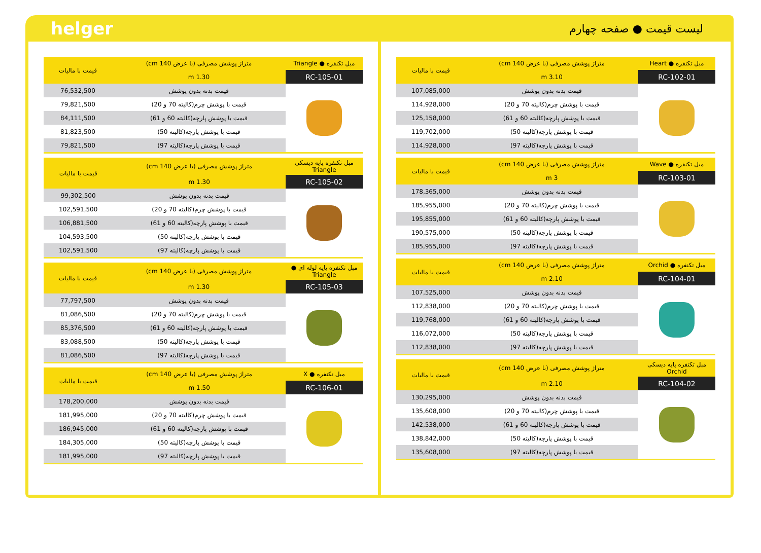helger
لیست قیمت ● صفحه چهارم
| مبل تکنفره ● Heart | متراژ پوشش مصرفی (با عرض 140 cm) | قیمت با مالیات |
| --- | --- | --- |
| RC-102-01 | 3.10 m | |
| | قیمت بدنه بدون پوشش | 107,085,000 |
| | قیمت با پوشش چرم(کالیته 70 و 20) | 114,928,000 |
| | قیمت با پوشش پارچه(کالیته 60 و 61) | 125,158,000 |
| | قیمت با پوشش پارچه(کالیته 50) | 119,702,000 |
| | قیمت با پوشش پارچه(کالیته 97) | 114,928,000 |
| مبل تکنفره ● Wave | متراژ پوشش مصرفی (با عرض 140 cm) | قیمت با مالیات |
| --- | --- | --- |
| RC-103-01 | 3 m | |
| | قیمت بدنه بدون پوشش | 178,365,000 |
| | قیمت با پوشش چرم(کالیته 70 و 20) | 185,955,000 |
| | قیمت با پوشش پارچه(کالیته 60 و 61) | 195,855,000 |
| | قیمت با پوشش پارچه(کالیته 50) | 190,575,000 |
| | قیمت با پوشش پارچه(کالیته 97) | 185,955,000 |
| مبل تکنفره ● Orchid | متراژ پوشش مصرفی (با عرض 140 cm) | قیمت با مالیات |
| --- | --- | --- |
| RC-104-01 | 2.10 m | |
| | قیمت بدنه بدون پوشش | 107,525,000 |
| | قیمت با پوشش چرم(کالیته 70 و 20) | 112,838,000 |
| | قیمت با پوشش پارچه(کالیته 60 و 61) | 119,768,000 |
| | قیمت با پوشش پارچه(کالیته 50) | 116,072,000 |
| | قیمت با پوشش پارچه(کالیته 97) | 112,838,000 |
| مبل تکنفره پایه دیسکی Orchid | متراژ پوشش مصرفی (با عرض 140 cm) | قیمت با مالیات |
| --- | --- | --- |
| RC-104-02 | 2.10 m | |
| | قیمت بدنه بدون پوشش | 130,295,000 |
| | قیمت با پوشش چرم(کالیته 70 و 20) | 135,608,000 |
| | قیمت با پوشش پارچه(کالیته 60 و 61) | 142,538,000 |
| | قیمت با پوشش پارچه(کالیته 50) | 138,842,000 |
| | قیمت با پوشش پارچه(کالیته 97) | 135,608,000 |
| مبل تکنفره ● Triangle | متراژ پوشش مصرفی (با عرض 140 cm) | قیمت با مالیات |
| --- | --- | --- |
| RC-105-01 | 1.30 m | |
| | قیمت بدنه بدون پوشش | 76,532,500 |
| | قیمت با پوشش چرم(کالیته 70 و 20) | 79,821,500 |
| | قیمت با پوشش پارچه(کالیته 60 و 61) | 84,111,500 |
| | قیمت با پوشش پارچه(کالیته 50) | 81,823,500 |
| | قیمت با پوشش پارچه(کالیته 97) | 79,821,500 |
| مبل تکنفره پایه دیسکی Triangle | متراژ پوشش مصرفی (با عرض 140 cm) | قیمت با مالیات |
| --- | --- | --- |
| RC-105-02 | 1.30 m | |
| | قیمت بدنه بدون پوشش | 99,302,500 |
| | قیمت با پوشش چرم(کالیته 70 و 20) | 102,591,500 |
| | قیمت با پوشش پارچه(کالیته 60 و 61) | 106,881,500 |
| | قیمت با پوشش پارچه(کالیته 50) | 104,593,500 |
| | قیمت با پوشش پارچه(کالیته 97) | 102,591,500 |
| مبل تکنفره پایه لوله ای ● Triangle | متراژ پوشش مصرفی (با عرض 140 cm) | قیمت با مالیات |
| --- | --- | --- |
| RC-105-03 | 1.30 m | |
| | قیمت بدنه بدون پوشش | 77,797,500 |
| | قیمت با پوشش چرم(کالیته 70 و 20) | 81,086,500 |
| | قیمت با پوشش پارچه(کالیته 60 و 61) | 85,376,500 |
| | قیمت با پوشش پارچه(کالیته 50) | 83,088,500 |
| | قیمت با پوشش پارچه(کالیته 97) | 81,086,500 |
| مبل تکنفره ● X | متراژ پوشش مصرفی (با عرض 140 cm) | قیمت با مالیات |
| --- | --- | --- |
| RC-106-01 | 1.50 m | |
| | قیمت بدنه بدون پوشش | 178,200,000 |
| | قیمت با پوشش چرم(کالیته 70 و 20) | 181,995,000 |
| | قیمت با پوشش پارچه(کالیته 60 و 61) | 186,945,000 |
| | قیمت با پوشش پارچه(کالیته 50) | 184,305,000 |
| | قیمت با پوشش پارچه(کالیته 97) | 181,995,000 |